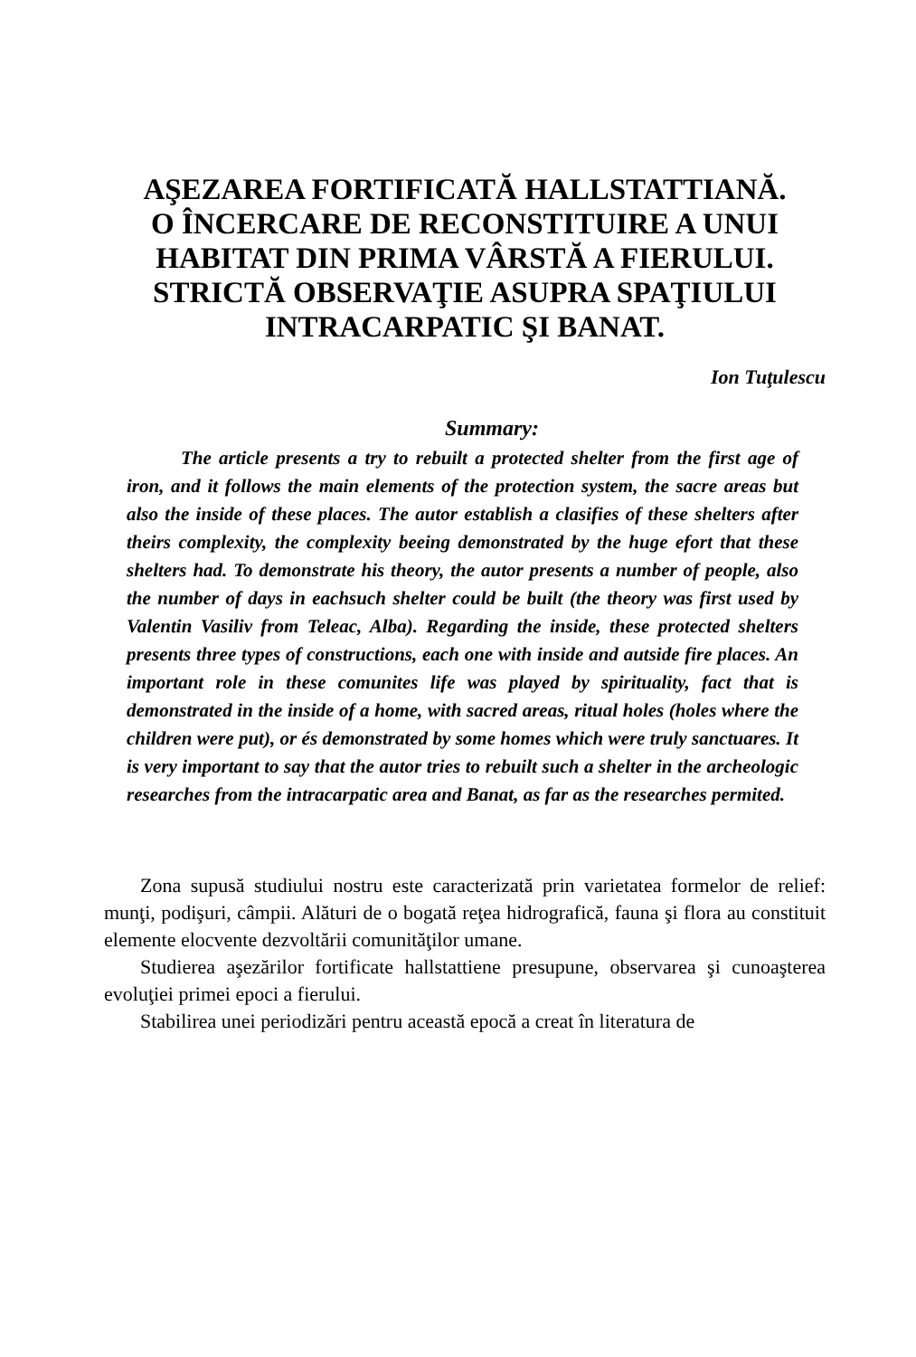AŞEZAREA FORTIFICATĂ HALLSTATTIANĂ.
O ÎNCERCARE DE RECONSTITUIRE A UNUI
HABITAT DIN PRIMA VÂRSTĂ A FIERULUI.
STRICTĂ OBSERVAŢIE ASUPRA SPAŢIULUI
INTRACARPATIC ŞI BANAT.
Ion Tuţulescu
Summary:
The article presents a try to rebuilt a protected shelter from the first age of iron, and it follows the main elements of the protection system, the sacre areas but also the inside of these places. The autor establish a clasifies of these shelters after theirs complexity, the complexity beeing demonstrated by the huge efort that these shelters had. To demonstrate his theory, the autor presents a number of people, also the number of days in eachsuch shelter could be built (the theory was first used by Valentin Vasiliv from Teleac, Alba). Regarding the inside, these protected shelters presents three types of constructions, each one with inside and autside fire places. An important role in these comunites life was played by spirituality, fact that is demonstrated in the inside of a home, with sacred areas, ritual holes (holes where the children were put), or és demonstrated by some homes which were truly sanctuares. It is very important to say that the autor tries to rebuilt such a shelter in the archeologic researches from the intracarpatic area and Banat, as far as the researches permited.
Zona supusă studiului nostru este caracterizată prin varietatea formelor de relief: munţi, podişuri, câmpii. Alături de o bogată reţea hidrografică, fauna şi flora au constituit elemente elocvente dezvoltării comunităţilor umane.
Studierea aşezărilor fortificate hallstattiene presupune, observarea şi cunoaşterea evoluţiei primei epoci a fierului.
Stabilirea unei periodizări pentru această epocă a creat în literatura de